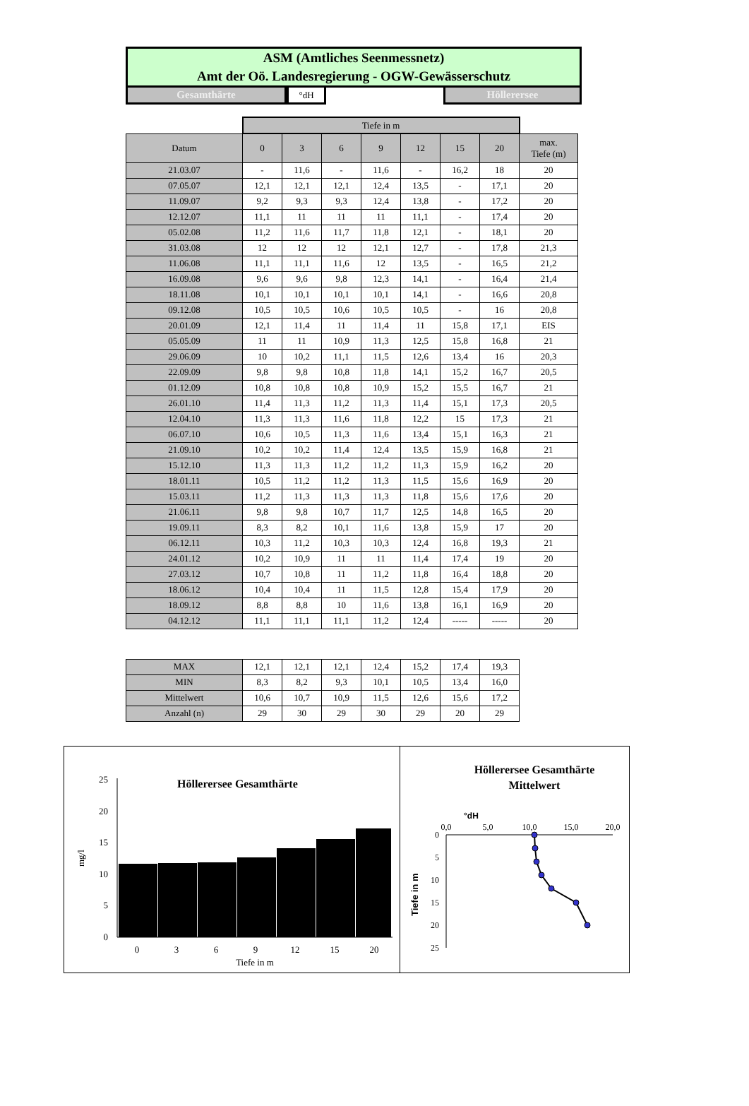ASM (Amtliches Seenmessnetz)
Amt der Oö. Landesregierung - OGW-Gewässerschutz
Gesamthärte
°dH
Höllerersee
| | Tiefe in m | | | | | | | |
| Datum | 0 | 3 | 6 | 9 | 12 | 15 | 20 | max. Tiefe (m) |
| 21.03.07 | - | 11,6 | - | 11,6 | - | 16,2 | 18 | 20 |
| 07.05.07 | 12,1 | 12,1 | 12,1 | 12,4 | 13,5 | - | 17,1 | 20 |
| 11.09.07 | 9,2 | 9,3 | 9,3 | 12,4 | 13,8 | - | 17,2 | 20 |
| 12.12.07 | 11,1 | 11 | 11 | 11 | 11,1 | - | 17,4 | 20 |
| 05.02.08 | 11,2 | 11,6 | 11,7 | 11,8 | 12,1 | - | 18,1 | 20 |
| 31.03.08 | 12 | 12 | 12 | 12,1 | 12,7 | - | 17,8 | 21,3 |
| 11.06.08 | 11,1 | 11,1 | 11,6 | 12 | 13,5 | - | 16,5 | 21,2 |
| 16.09.08 | 9,6 | 9,6 | 9,8 | 12,3 | 14,1 | - | 16,4 | 21,4 |
| 18.11.08 | 10,1 | 10,1 | 10,1 | 10,1 | 14,1 | - | 16,6 | 20,8 |
| 09.12.08 | 10,5 | 10,5 | 10,6 | 10,5 | 10,5 | - | 16 | 20,8 |
| 20.01.09 | 12,1 | 11,4 | 11 | 11,4 | 11 | 15,8 | 17,1 | EIS |
| 05.05.09 | 11 | 11 | 10,9 | 11,3 | 12,5 | 15,8 | 16,8 | 21 |
| 29.06.09 | 10 | 10,2 | 11,1 | 11,5 | 12,6 | 13,4 | 16 | 20,3 |
| 22.09.09 | 9,8 | 9,8 | 10,8 | 11,8 | 14,1 | 15,2 | 16,7 | 20,5 |
| 01.12.09 | 10,8 | 10,8 | 10,8 | 10,9 | 15,2 | 15,5 | 16,7 | 21 |
| 26.01.10 | 11,4 | 11,3 | 11,2 | 11,3 | 11,4 | 15,1 | 17,3 | 20,5 |
| 12.04.10 | 11,3 | 11,3 | 11,6 | 11,8 | 12,2 | 15 | 17,3 | 21 |
| 06.07.10 | 10,6 | 10,5 | 11,3 | 11,6 | 13,4 | 15,1 | 16,3 | 21 |
| 21.09.10 | 10,2 | 10,2 | 11,4 | 12,4 | 13,5 | 15,9 | 16,8 | 21 |
| 15.12.10 | 11,3 | 11,3 | 11,2 | 11,2 | 11,3 | 15,9 | 16,2 | 20 |
| 18.01.11 | 10,5 | 11,2 | 11,2 | 11,3 | 11,5 | 15,6 | 16,9 | 20 |
| 15.03.11 | 11,2 | 11,3 | 11,3 | 11,3 | 11,8 | 15,6 | 17,6 | 20 |
| 21.06.11 | 9,8 | 9,8 | 10,7 | 11,7 | 12,5 | 14,8 | 16,5 | 20 |
| 19.09.11 | 8,3 | 8,2 | 10,1 | 11,6 | 13,8 | 15,9 | 17 | 20 |
| 06.12.11 | 10,3 | 11,2 | 10,3 | 10,3 | 12,4 | 16,8 | 19,3 | 21 |
| 24.01.12 | 10,2 | 10,9 | 11 | 11 | 11,4 | 17,4 | 19 | 20 |
| 27.03.12 | 10,7 | 10,8 | 11 | 11,2 | 11,8 | 16,4 | 18,8 | 20 |
| 18.06.12 | 10,4 | 10,4 | 11 | 11,5 | 12,8 | 15,4 | 17,9 | 20 |
| 18.09.12 | 8,8 | 8,8 | 10 | 11,6 | 13,8 | 16,1 | 16,9 | 20 |
| 04.12.12 | 11,1 | 11,1 | 11,1 | 11,2 | 12,4 | ----- | ----- | 20 |
| MAX | 12,1 | 12,1 | 12,1 | 12,4 | 15,2 | 17,4 | 19,3 |
| MIN | 8,3 | 8,2 | 9,3 | 10,1 | 10,5 | 13,4 | 16,0 |
| Mittelwert | 10,6 | 10,7 | 10,9 | 11,5 | 12,6 | 15,6 | 17,2 |
| Anzahl (n) | 29 | 30 | 29 | 30 | 29 | 20 | 29 |
Höllerersee Gesamthärte
0
5
10
15
20
25
0
3
6
9
12
15
20
Tiefe in m
mg/l
Höllerersee Gesamthärte
Mittelwert
°dH
0,0
5,0
10,0
15,0
20,0
0
5
10
15
20
25
Tiefe in m